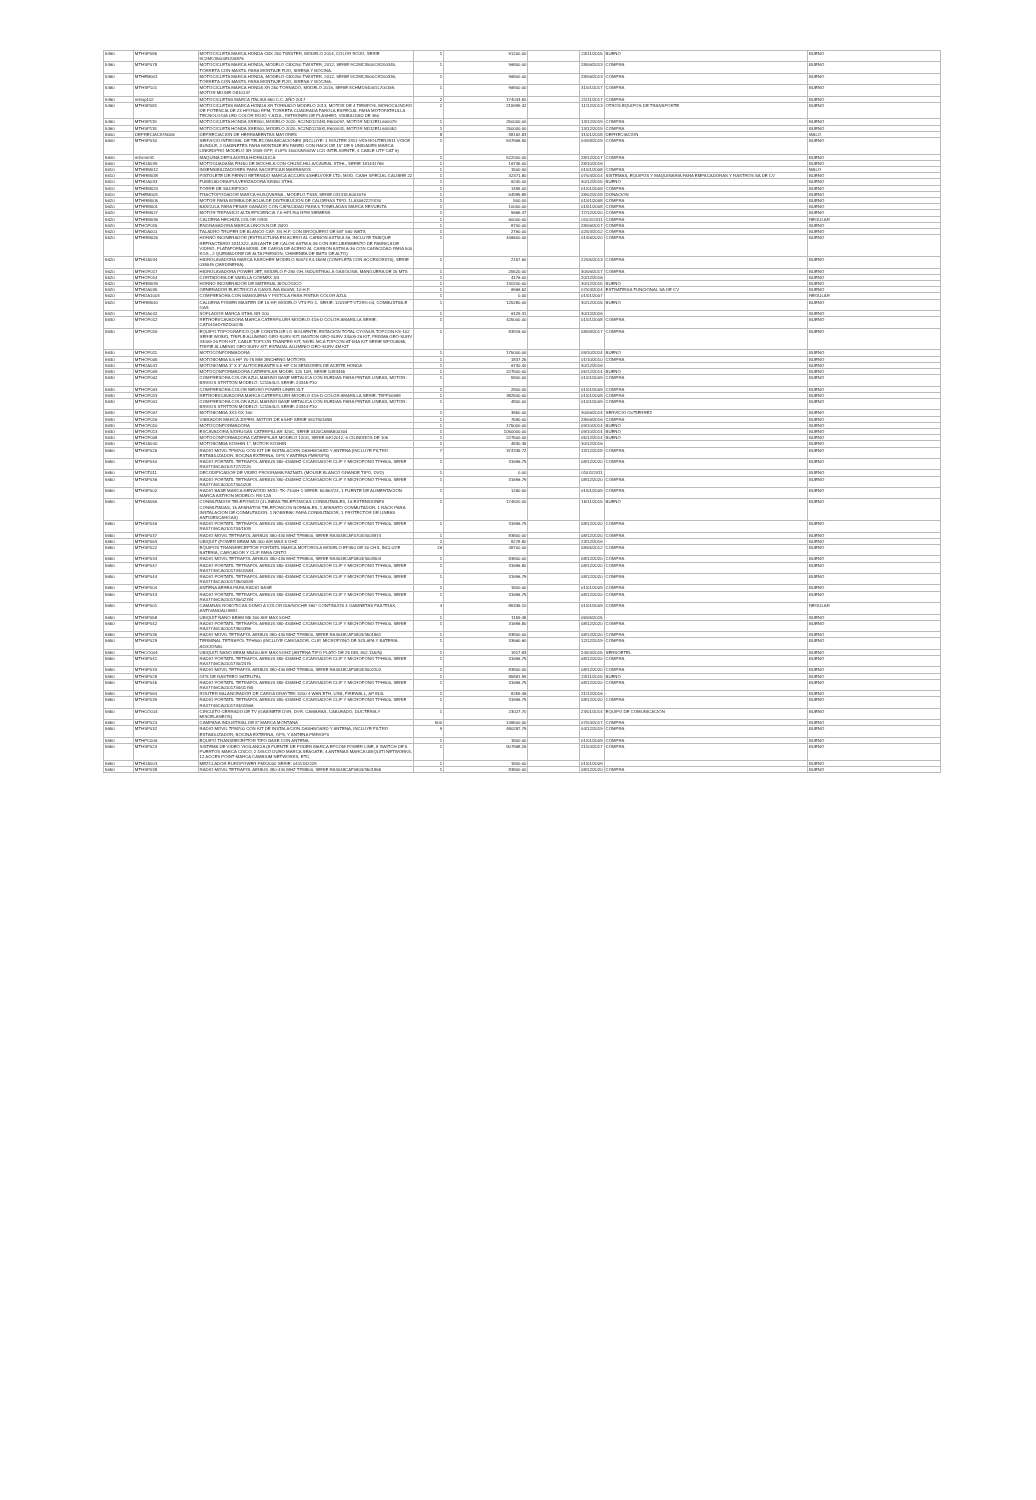| 5460 | MTHSP085 | MOTOCICLETA MARCA HONDA CBX 250 TWISTER, MODELO 2014, COLOR ROJO, SERIE 9C2MC35000R206876 | 1 | 91200.00 | | 23/11/2015 | BUENO | BUENO |
| 5460 | MTHSP078 | MOTOCICLETA MARCA HONDA, MODELO CBX250 TWISTER, 2012, SERIE 9C2MC3500CR200345, TORRETA CON MASTIL PARA MONTAJE FIJO, SIRENA Y BOCINA. | 1 | 96800.00 | | 28/06/2013 | COMPRA | BUENO |
| 5460 | MTHEM001 | MOTOCICLETA MARCA HONDA, MODELO CBX250 TWISTER, 2012, SERIE 9C2MC3500CR200336, TORRETA CON MASTIL PARA MONTAJE FIJO, SIRENA Y BOCINA. | 1 | 96800.00 | | 28/06/2013 | COMPRA | BUENO |
| 5460 | MTHSP101 | MOTOCICLETA MARCA HONDA XR 250 TORNADO, MODELO 2016, SERIE 8CHMD3400GL700169, MOTOR MD34E-G810137 | 1 | 96800.00 | | 31/01/2017 | COMPRA | BUENO |
| 5460 | mthsp102 | MOTOCICLETAS MARCA ITALIKA 650 C.C. AÑO 2017 | 2 | 174043.50 | | 21/11/2017 | COMPRA | BUENO |
| 5460 | MTHSP081 | MOTOCICLETAS MARCA HONDA XR TORNADO MODELO 2013, MOTOR DE 4 TIEMPOS, MONOCILINDRO DE POTENCIA DE 23 HP/7500 RPM, TORRETA CUADRADA FAROLA ESPECIAL PARA MOTOPATRULLA TECNOLOGIA LED COLOR ROJO Y AZUL, PATRONES DE FLASHEO, VISIBILIDAD DE 360 | 2 | 215999.42 | | 11/12/2013 | OTROS EQUIPOS DE TRANSPORTE | BUENO |
| 5460 | MTHSP119 | MOTOCICLETA HONDA XRE300, MODELO 2020, 9C2ND1214KLR600097, MOTOR ND12E1L600079 | 1 | 250000.00 | | 13/12/2019 | COMPRA | BUENO |
| 5460 | MTHSP118 | MOTOCICLETA HONDA XRE300, MODELO 2020, 9C2ND1215KLR600041, MOTOR ND12E1L600052 | 1 | 250000.00 | | 13/12/2019 | COMPRA | BUENO |
| 5600 | DEPRECIACION006 | DEPRECIACION DE HERRAMIENTAS MAYORES | 8 | -38162.83 | | 31/01/2018 | DEPRECIACION | MALO |
| 5600 | MTHSP030 | SERVICIO INTEGRAL DE TELECOMUNICACIONES (INCLUYE: 1 ROUTER 2911-VK9-ROUTER2911 VOICE BUNDLE, 2 GABINETES PARA MONTAJE EN PARED CON RACK DE 19" DE 9 UNIDADES MARCA LINKEDPRO MODELO SR-1909-GFP, 3 UPS 1500VA/900W LCD INTELIGENTE, 4 CABLE UTP CAT 6) | 1 | 547966.90 | | 04/08/2019 | COMPRA | BUENO |
| 5600 | mthrm041 | MAQUINA DEPILADORA HIDRAULICA | 1 | 522000.00 | | 28/12/2017 | COMPRA | BUENO |
| 5600 | MTHDA039 | MOTOGUADAÑA FR450 DE MOCHILA CON CHUNCHILLA/CAVEAL STIHL, SERIE 181441766 | 1 | 16745.00 | | 28/10/2016 | | BUENO |
| 5610 | MTHRM012 | INSENSIBILIZADORES PARA SACRIFICAR MARRANOS | 1 | 1500.00 | | 01/01/2008 | COMPRA | MALO |
| 5610 | MTHRM038 | PISTOLETE DE PERNO RETENIDO MARCA ACCLES &SHELVOKE LTD, MOD. CASH SPECIAL CALIBRE 22 | 1 | 32371.80 | | 07/04/2014 | SISTEMAS, EQUIPOS Y MAQUINARIA PARA EMPACADORAS Y RASTROS SA DE CV | BUENO |
| 5610 | MTHDA033 | FUMIGADORA/PULVERIZADORA SR450 STIHL | 1 | 6240.00 | | 30/12/2015 | BUENO | BUENO |
| 5610 | MTHRM024 | TORRE DE SACRIFICIO | 1 | 1495.00 | | 01/01/2008 | COMPRA | BUENO |
| 5610 | MTHEM003 | TRACTOPODADOR MARCA HUSQVARNA , MODELO TS38, SERIE 031418 A003076 | 1 | 54999.89 | | 28/02/2018 | DONACION | BUENO |
| 5620 | MTHRM005 | MOTOR PARA BOMBA DE AGUA DE DISTRIBUCION DE CALDERAS TIPO: 1LA306222YK30 | 1 | 500.00 | | 01/01/2008 | COMPRA | BUENO |
| 5620 | MTHRM001 | BASCULA PARA PESAR GANADO CON CAPACIDAD PARA 5 TONELADAS MARCA REVUELTA | 1 | 10000.00 | | 01/01/2008 | COMPRA | BUENO |
| 5620 | MTHRM027 | MOTOR TRIFASICO ALTA EFICIENCIA 7.5 HP1750 RPM SIEMENS | 1 | 9665.47 | | 17/12/2020 | COMPRA | BUENO |
| 5620 | MTHRM036 | CALDERA HECHIZA COLOR GRIS | 1 | 60000.00 | | 01/01/2011 | COMPRA | REGULAR |
| 5620 | MTHOP015 | ENGRASADORA MARCA LINCOLN DE 20KG | 1 | 8700.00 | | 28/06/2017 | COMPRA | BUENO |
| 5620 | MTHDA001 | TALADRO TRUPER DE BLANCO CAP. 3/4 H.P. CON BROQUERO DE 5/8" 560 WATS | 1 | 2760.00 | | 02/03/2012 | COMPRA | BUENO |
| 5620 | MTHRM026 | HORNO INCINERADOR (ESTRUCTURA EN ACERO AL CARBON ASTM A 36, INCLUYE TABIQUE REFRACTARIO 3X11X22, AISLANTE DE CALOR ASTM A-36 CON RECUBRIMIENTO DE FABRICA DE VIDRIO, PLATAFORMA MOBIL DE CARGA DE ACERO AL CARBON ASTM A-36 CON CAPACIDAD PARA 500 KGS., 2 QUEMADORE DE ALTA PRESION, CHIMENEA DE 8MTS DE ALTO) | 1 | 446600.00 | | 01/06/2020 | COMPRA | BUENO |
| 5620 | MTHDA034 | HIDROLAVADORA MARCA KARCHER MODELO 90673 K4.450M (COMPLETA CON ACCESORIOS), SERIE 038049 (JARDINERIA) | 1 | 2157.60 | | 22/05/2013 | COMPRA | BUENO |
| 5620 | MTHOP017 | HIDROLAVADORA POWER JET, MODELO F-280 GH, INDUSTRIAL A GASOLINA, MANGUERA DE 15 MTS | 1 | 25520.00 | | 30/06/2017 | COMPRA | BUENO |
| 5620 | MTHOP014 | CORTADORA DE VARILLA CORMEX 3/4 | 1 | 4176.00 | | 20/12/2016 | | BUENO |
| 5620 | MTHRM039 | HORNO INCINERADOR DE MATERIAL BIOLOGICO | 1 | 130200.00 | | 30/12/2015 | BUENO | BUENO |
| 5620 | MTHDA035 | GENERADOR ELECTRICO A GASOLINA 5500W, 10 H.P. | 1 | 6966.52 | | 07/03/2014 | ESTRATEGIA FUNCIONAL SA DE CV | BUENO |
| 5620 | MTHDA1003 | COMPRESORA CON MANGUERA Y PISTOLA PARA PINTAR COLOR AZUL | 1 | 0.00 | | 01/01/2007 | | REGULAR |
| 5620 | MTHRM040 | CALDERA POWER MASTER DE 15 HP, MODELO VT3-FG-1, SERIE: 12019PT-VT2RG-04, COMBUSTIBLE GAS | 1 | 125280.00 | | 30/12/2015 | BUENO | BUENO |
| 5620 | MTHDA042 | SOPLADOR MARCA STIHL BR-200 | 1 | 6129.31 | | 30/12/2016 | | BUENO |
| 5630 | MTHOP012 | RETROEXCAVADORA MARCA CATERPILLER MODELO 416-D COLOR AMARILLA SERIE: CAT0416D7BZD00245 | 1 | 425000.00 | | 01/01/2008 | COMPRA | BUENO |
| 5630 | MTHOP019 | EQUIPO TOPOGRAFICO QUE CONSTA DE LO SIGUIENTE: ESTACION TOTAL CYGNUS TOPCON KS-102 SERIE WO881, TRIPLE ALUMINIO GEO-SURV KIT, BASTON GEO-SURV 33009-26 KIT, PRISMA GEO-SURV 33009-26 FOR KIT, CABLE TOPCON TRANFER KIT, NIVEL MCA TOPCON AT-B4A KIT SERIE WPO08085, TRIPIE ALUMINIO GEO-SURV KIT, ESTADAL ALUMINIO GEO-SURV 4M KIT | 1 | 83916.00 | | 08/08/2017 | COMPRA | BUENO |
| 5630 | MTHOP011 | MOTOCONFORMADORA | 1 | 175000.00 | | 09/10/2014 | BUENO | BUENO |
| 5630 | MTHOP005 | MOTOBOMBA 5.5 HP 75-75 MM JINCHENG MOTORS | 1 | 1837.25 | | 01/10/2010 | COMPRA | BUENO |
| 5630 | MTHDA041 | MOTOBOMBA 3" X 3" AUTOCEBANTE 5.5 HP CN SENSORES DE ACEITE HONDA | 1 | 6730.40 | | 30/12/2016 | | BUENO |
| 5630 | MTHOP009 | MOTOCONFORMADORA CATERPILAR MODEL 120 10R, SERIE 10R3455 | 1 | 227500.00 | | 05/12/2014 | BUENO | BUENO |
| 5630 | MTHOP002 | COMPRESORA COLOR AZUL MARINO BASE METALICA CON RUEDAS PARA PINTAR LINEAS, MOTOR: BRIGGS STRTTON MODELO: 121164LG SERIE: 24345-F10 | 1 | 5800.00 | | 01/01/2009 | COMPRA | BUENO |
| 5630 | MTHOP003 | COMPRESORA COLOR NEGRO POWER LINER XLT | 1 | 2800.00 | | 01/01/2009 | COMPRA | BUENO |
| 5630 | MTHOP013 | RETROEXCAVADORA MARCA CATERPILLER MODELO 416-D COLOR AMARILLA SERIE: T8PP00698 | 1 | 382500.00 | | 01/01/2008 | COMPRA | BUENO |
| 5630 | MTHOP001 | COMPRESORA COLOR AZUL MARINO BASE METALICA CON RUEDAS PARA PINTAR LINEAS, MOTOR: BRIGGS STRTTON MODELO: 121164LG SERIE: 24344-F10 | 1 | 4800.00 | | 01/01/2009 | COMPRA | BUENO |
| 5630 | MTHOP007 | MOTOBOMBA 3X3 GX 160 | 1 | 3850.00 | | 30/06/2014 | SERVICIO GUTIERREZ | BUENO |
| 5630 | MTHOP016 | VIBRADOR MARCA JOPER, MOTOR DE 6.5HP SERIE 461790169B | 1 | 7590.00 | | 28/06/2016 | COMPRA | BUENO |
| 5630 | MTHOP010 | MOTOCONFORMADORA | 1 | 175000.00 | | 09/10/2014 | BUENO | BUENO |
| 5630 | MTHOP013 | EXCAVADORA S/ORUGAS CATERPILLAR 320C, SERIE 0320CAMAB00304 | 1 | 1050000.00 | | 09/10/2014 | BUENO | BUENO |
| 5630 | MTHOP008 | MOTOCONFORMADORA CATERPILAR MODELO 120G, SERIE 64G2012, 6 CILINDROS DE 105 | 1 | 227500.00 | | 05/12/2014 | BUENO | BUENO |
| 5630 | MTHDA040 | MOTOBOMBA KOSHIN 1", MOTOR KOSHIN | 1 | 4830.35 | | 30/12/2016 | | BUENO |
| 5650 | MTHSP026 | RADIO MOVIL TPM700 CON KIT DE INSTALACION DASHBOARD Y ANTENA (INCLUYE FILTRO ESTABILIZADOR, BOCINA EXTERNA, GPS Y ANTENA PMR/GPS) | 7 | 374335.72 | | 13/12/2018 | COMPRA | BUENO |
| 5650 | MTHSP040 | RADIO PORTATIL TETRAPOL AIRBUS 380-430MHZ C/CARGADOR CLIP Y MICROFONO TPH900, SERIE RA37746CA0101727/2120 | 1 | 31696.79 | | 08/12/2020 | COMPRA | BUENO |
| 5650 | MTHOT011 | DECODIFICADOR DE VIDEO PROGRAMA PAZNATL (MOUSE BLANCO GRANDE TIPO, DVD) | 1 | 0.00 | | 01/01/2011 | | BUENO |
| 5650 | MTHSP036 | RADIO PORTATIL TETRAPOL AIRBUS 380-430MHZ C/CARGADOR CLIP Y MICROFONO TPH900, SERIE RA37746CA0101730/0208 | 1 | 31696.79 | | 08/12/2020 | COMPRA | BUENO |
| 5650 | MTHSP002 | RADIO BASE MARCA KENWOOD MOD: TK-7100H-1 SERIE: 50460724, 1 FUENTE DE ALIMENTACION MARCA ASTRON MODELO: RS-12A | 1 | 1260.00 | | 01/01/2009 | COMPRA | BUENO |
| 5650 | MTHDA055 | CONMUTADOR TELEFONICO (4 LINEAS TELEFONICAS CONMUTABLES, 16 EXTENSIONES CONMUTADAS, 15 APARATOS TELEFONICOS NORMALES, 1 APARATO CONMUTADOR, 1 RACK PARA INSTALACION DE CONMUTADOR, 1 NOBREAK PARA CONMUTADOR, 1 PROTECTOR DE LINEAS ANTIDESCARGAS) | 1 | 174620.00 | | 15/11/2015 | BUENO | BUENO |
| 5650 | MTHSP046 | RADIO PORTATIL TETRAPOL AIRBUS 380-430MHZ C/CARGADOR CLIP Y MICROFONO TPH900, SERIE RA37746CA0101734/1539 | 1 | 31696.79 | | 08/12/2020 | COMPRA | BUENO |
| 5650 | MTHSP037 | RADIO MOVIL TETRAPOL AIRBUS 380-430 MHZ TPM800, SERIE RA3048CAF0703/3003874 | 1 | 83800.00 | | 08/12/2020 | COMPRA | BUENO |
| 5650 | MTHSP063 | UBIQUIT (POWER BEAM M5 400 AIR MAX 5 GHZ | 2 | 8278.80 | | 23/12/2016 | - | BUENO |
| 5650 | MTHSP022 | EQUIPOS TRANSRECEPTOR PORTATIL MARCA MOTOROLA MODELO EP450 DE 16 CHS. INCLUYE BATERIA, CARGADOR Y CLIP PARA CINTO | 26 | 48700.00 | | 08/05/2012 | COMPRA | BUENO |
| 5650 | MTHSP034 | RADIO MOVIL TETRAPOL AIRBUS 380-430 MHZ TPM800, SERIE RA3048CAF0803/3003904 | 1 | 83800.00 | | 08/12/2020 | COMPRA | BUENO |
| 5650 | MTHSP047 | RADIO PORTATIL TETRAPOL AIRBUS 380-430MHZ C/CARGADOR CLIP Y MICROFONO TPH900, SERIE RA37746CA0101734/01584 | 1 | 31696.80 | | 08/12/2020 | COMPRA | BUENO |
| 5650 | MTHSP044 | RADIO PORTATIL TETRAPOL AIRBUS 380-430MHZ C/CARGADOR CLIP Y MICROFONO TPH900, SERIE RA37746CA0101735/00539 | 1 | 31696.79 | | 08/12/2020 | COMPRA | BUENO |
| 5650 | MTHSP004 | ANTENA AEREA PARA RADIO BASE | 1 | 1800.00 | | 01/01/2009 | COMPRA | BUENO |
| 5650 | MTHSP043 | RADIO PORTATIL TETRAPOL AIRBUS 380-430MHZ C/CARGADOR CLIP Y MICROFONO TPH900, SERIE RA37746CA0101730/02784 | 1 | 31696.79 | | 08/12/2020 | COMPRA | BUENO |
| 5650 | MTHSP001 | CAMARAS ROBOTICAS DOMO A COLOR DIA/NOCHE 360° CONTINUOS 4 GABINETAS FAX/TRAX, ANTIVANDALISMO | 4 | 85335.10 | | 01/01/2009 | COMPRA | REGULAR |
| 5650 | MTHSP058 | UBIQUIT NANO BEAM M5 300 AIR MAX 5GHZ | 1 | 1159.45 | | 05/05/2015 | - | BUENO |
| 5650 | MTHSP042 | RADIO PORTATIL TETRAPOL AIRBUS 380-430MHZ C/CARGADOR CLIP Y MICROFONO TPH900, SERIE RA37746CA0101735/0386 | 1 | 31696.80 | | 08/12/2020 | COMPRA | BUENO |
| 5650 | MTHSP035 | RADIO MOVIL TETRAPOL AIRBUS 380-430 MHZ TPM800, SERIE RA3048CAF0803/3501861 | 1 | 83800.00 | | 08/12/2020 | COMPRA | BUENO |
| 5650 | MTHSP029 | TERMINAL TETRAPOL TPH900 (INCLUYE CARGADOR, CLIP, MICROFONO DE SOLAPA Y BATERIA ADICIONAL | 1 | 33660.60 | | 12/12/2019 | COMPRA | BUENO |
| 5650 | MTHCO004 | UBIQUITI NANO BEAM M5400 AIR MAX 5GHZ (ANTENA TIPO PLATO DE 25 DBI, 802.11A/N) | 1 | 1917.83 | | 24/03/2015 | SERSOETEL | BUENO |
| 5650 | MTHSP041 | RADIO PORTATIL TETRAPOL AIRBUS 380-430MHZ C/CARGADOR CLIP Y MICROFONO TPH900, SERIE RA37746CA0101730/2476 | 1 | 31696.79 | | 08/12/2020 | COMPRA | BUENO |
| 5650 | MTHSP033 | RADIO MOVIL TETRAPOL AIRBUS 380-430 MHZ TPM800, SERIE RA3048CAF0803/3002202 | 1 | 83800.00 | | 08/12/2020 | COMPRA | BUENO |
| 5650 | MTHSP028 | GPS DE RASTREO SATELITAL | 1 | 85861.99 | | 23/11/2015 | BUENO | BUENO |
| 5650 | MTHSP045 | RADIO PORTATIL TETRAPOL AIRBUS 380-430MHZ C/CARGADOR CLIP Y MICROFONO TPH900, SERIE RA37746CA0101734/01765 | 1 | 31696.79 | | 08/12/2020 | COMPRA | BUENO |
| 5650 | MTHSP064 | ROUTER BALANCEADOR DE CARGA DRAYTEK 3200 4 WAN ETH, USB, FIREWALL, AP IN4L | 1 | 8259.46 | | 21/12/2016 | - | BUENO |
| 5650 | MTHSP039 | RADIO PORTATIL TETRAPOL AIRBUS 380-430MHZ C/CARGADOR CLIP Y MICROFONO TPH900, SERIE RA37746CA0101734/01566 | 1 | 31696.79 | | 08/12/2020 | COMPRA | BUENO |
| 5650 | MTHCO014 | CIRCUITO CERRADO DE TV (GABINETE DVR, DVR, CAMARAS, CABLEADO, DUCTERIA Y MISCELANEOS) | 1 | 23027.70 | | 23/01/2014 | EQUIPO DE COMUNICACION | BUENO |
| 5650 | MTHSP024 | CAMPANA INDUSTRIAL DE 8" MARCA MONTANA | 500 | 146500.00 | | 07/04/2017 | COMPRA | BUENO |
| 5650 | MTHSP032 | RADIO MOVIL TPM700 CON KIT DE INSTALACION DASHBOARD Y ANTENA, INCLUYE FILTRO ESTABILIZADOR, BOCINA EXTERNA, GPS, Y ANTENA PMR/GPS | 9 | 480287.79 | | 04/12/2019 | COMPRA | BUENO |
| 5650 | MTHPC006 | EQUIPO TRANSRECEPTOR TIPO BASE CON ANTENA | 1 | 1800.00 | | 01/01/2009 | COMPRA | BUENO |
| 5650 | MTHSP024 | SISTEMA DE VIDEO VIGILANCIA (8 FUENTE DE PODER MARCA EPCOM POWER LINE, 8 SWITCH DE 5 PUERTOS MARCA CISCO, 2 DISCO DURO MARCA SEAGATE, 4 ANTENAS MARCA UBIQUITI NETWORKS, 12 ACCES POINT MARCA CAMBIUM NETWORKS, ETC. | 1 | 907868.26 | | 21/04/2017 | COMPRA | BUENO |
| 5650 | MTHDA003 | MEZCLADOR EUROPOWER PMX2000 SERIE: 0411342228 | 1 | 1800.00 | | 01/01/2009 | | BUENO |
| 5650 | MTHSP038 | RADIO MOVIL TETRAPOL AIRBUS 380-430 MHZ TPM800, SERIE RA3048CAF0803/3501865 | 1 | 83800.00 | | 08/12/2020 | COMPRA | BUENO |